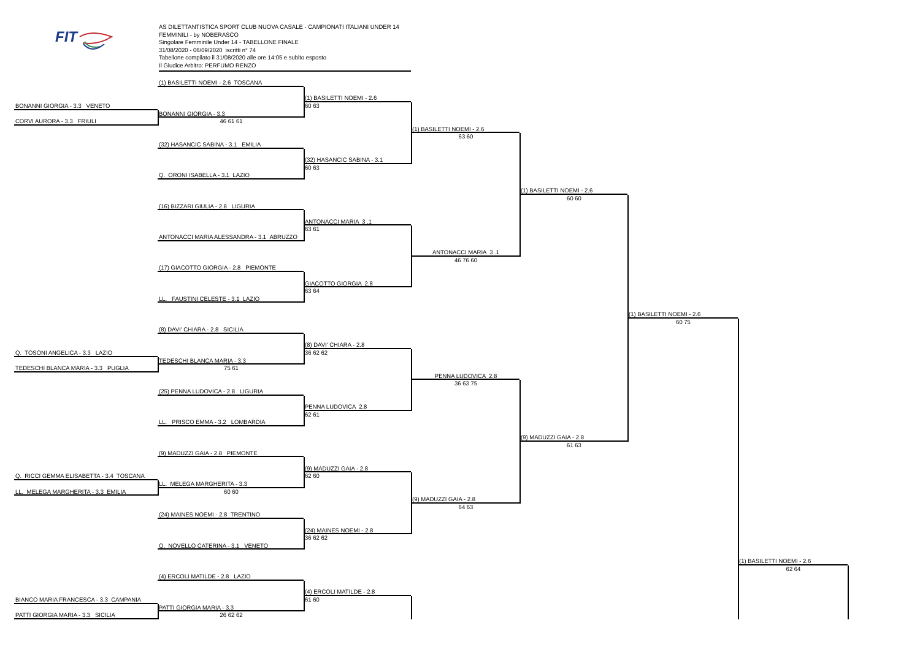FIT
AS DILETTANTISTICA SPORT CLUB NUOVA CASALE - CAMPIONATI ITALIANI UNDER 14 FEMMINILI - by NOBERASCO
Singolare Femminile Under 14 - TABELLONE FINALE
31/08/2020 - 06/09/2020 iscritti n° 74
Tabellone compilato il 31/08/2020 alle ore 14:05 e subito esposto
Il Giudice Arbitro: PERFUMO RENZO
(1) BASILETTI NOEMI - 2.6 TOSCANA
(1) BASILETTI NOEMI - 2.6
60 63
BONANNI GIORGIA - 3.3 VENETO
BONANNI GIORGIA - 3.3
CORVI AURORA - 3.3 FRIULI
46 61 61
(1) BASILETTI NOEMI - 2.6
63 60
(32) HASANCIC SABINA - 3.1 EMILIA
(32) HASANCIC SABINA - 3.1
60 63
Q. ORONI ISABELLA - 3.1 LAZIO
(1) BASILETTI NOEMI - 2.6
60 60
(16) BIZZARI GIULIA - 2.8 LIGURIA
ANTONACCI MARIA 3 .1
63 61
ANTONACCI MARIA ALESSANDRA - 3.1 ABRUZZO
ANTONACCI MARIA 3 .1
46 76 60
(17) GIACOTTO GIORGIA - 2.8 PIEMONTE
GIACOTTO GIORGIA 2.8
63 64
LL. FAUSTINI CELESTE - 3.1 LAZIO
(1) BASILETTI NOEMI - 2.6
60 75
(8) DAVI' CHIARA - 2.8 SICILIA
(8) DAVI' CHIARA - 2.8
36 62 62
Q. TOSONI ANGELICA - 3.3 LAZIO
TEDESCHI BLANCA MARIA - 3.3
TEDESCHI BLANCA MARIA - 3.3 PUGLIA
75 61
PENNA LUDOVICA 2.8
36 63 75
(25) PENNA LUDOVICA - 2.8 LIGURIA
PENNA LUDOVICA 2.8
62 61
LL. PRISCO EMMA - 3.2 LOMBARDIA
(9) MADUZZI GAIA - 2.8
61 63
(9) MADUZZI GAIA - 2.8 PIEMONTE
(9) MADUZZI GAIA - 2.8
62 60
Q. RICCI GEMMA ELISABETTA - 3.4 TOSCANA
LL. MELEGA MARGHERITA - 3.3
LL. MELEGA MARGHERITA - 3.3 EMILIA
60 60
(9) MADUZZI GAIA - 2.8
64 63
(24) MAINES NOEMI - 2.8 TRENTINO
(24) MAINES NOEMI - 2.8
36 62 62
Q. NOVELLO CATERINA - 3.1 VENETO
(1) BASILETTI NOEMI - 2.6
62 64
(4) ERCOLI MATILDE - 2.8 LAZIO
(4) ERCOLI MATILDE - 2.8
61 60
BIANCO MARIA FRANCESCA - 3.3 CAMPANIA
PATTI GIORGIA MARIA - 3.3
PATTI GIORGIA MARIA - 3.3 SICILIA
26 62 62